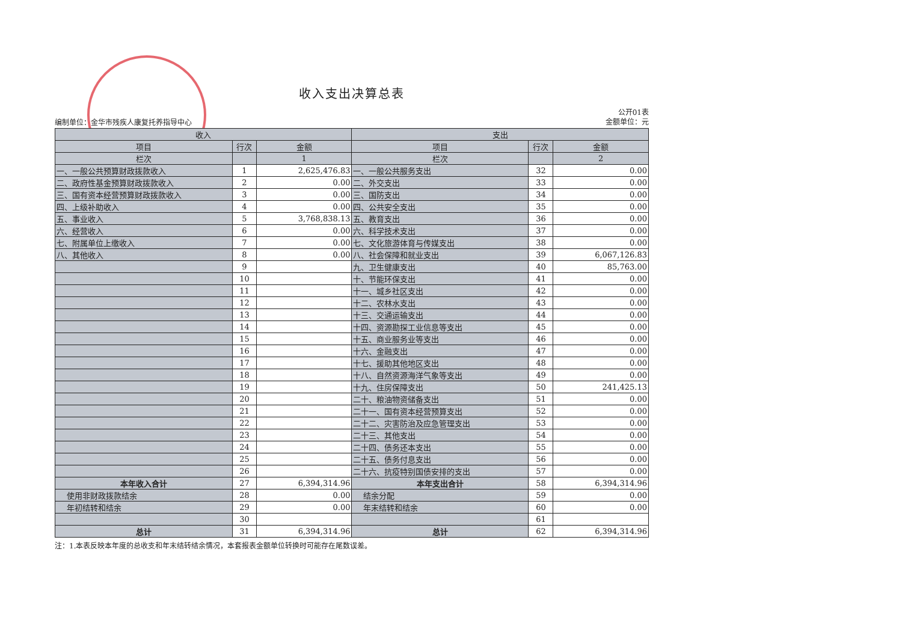收入支出决算总表
编制单位：金华市残疾人康复托养指导中心
公开01表
金额单位：元
| 收入 | | | 支出 | | |
| --- | --- | --- | --- | --- | --- |
| 项目 | 行次 | 金额 | 项目 | 行次 | 金额 |
| 栏次 | | 1 | 栏次 | | 2 |
| 一、一般公共预算财政拨款收入 | 1 | 2,625,476.83 | 一、一般公共服务支出 | 32 | 0.00 |
| 二、政府性基金预算财政拨款收入 | 2 | 0.00 | 二、外交支出 | 33 | 0.00 |
| 三、国有资本经营预算财政拨款收入 | 3 | 0.00 | 三、国防支出 | 34 | 0.00 |
| 四、上级补助收入 | 4 | 0.00 | 四、公共安全支出 | 35 | 0.00 |
| 五、事业收入 | 5 | 3,768,838.13 | 五、教育支出 | 36 | 0.00 |
| 六、经营收入 | 6 | 0.00 | 六、科学技术支出 | 37 | 0.00 |
| 七、附属单位上缴收入 | 7 | 0.00 | 七、文化旅游体育与传媒支出 | 38 | 0.00 |
| 八、其他收入 | 8 | 0.00 | 八、社会保障和就业支出 | 39 | 6,067,126.83 |
| | 9 | | 九、卫生健康支出 | 40 | 85,763.00 |
| | 10 | | 十、节能环保支出 | 41 | 0.00 |
| | 11 | | 十一、城乡社区支出 | 42 | 0.00 |
| | 12 | | 十二、农林水支出 | 43 | 0.00 |
| | 13 | | 十三、交通运输支出 | 44 | 0.00 |
| | 14 | | 十四、资源勘探工业信息等支出 | 45 | 0.00 |
| | 15 | | 十五、商业服务业等支出 | 46 | 0.00 |
| | 16 | | 十六、金融支出 | 47 | 0.00 |
| | 17 | | 十七、援助其他地区支出 | 48 | 0.00 |
| | 18 | | 十八、自然资源海洋气象等支出 | 49 | 0.00 |
| | 19 | | 十九、住房保障支出 | 50 | 241,425.13 |
| | 20 | | 二十、粮油物资储备支出 | 51 | 0.00 |
| | 21 | | 二十一、国有资本经营预算支出 | 52 | 0.00 |
| | 22 | | 二十二、灾害防治及应急管理支出 | 53 | 0.00 |
| | 23 | | 二十三、其他支出 | 54 | 0.00 |
| | 24 | | 二十四、债务还本支出 | 55 | 0.00 |
| | 25 | | 二十五、债务付息支出 | 56 | 0.00 |
| | 26 | | 二十六、抗疫特别国债安排的支出 | 57 | 0.00 |
| 本年收入合计 | 27 | 6,394,314.96 | 本年支出合计 | 58 | 6,394,314.96 |
| 使用非财政拨款结余 | 28 | 0.00 | 结余分配 | 59 | 0.00 |
| 年初结转和结余 | 29 | 0.00 | 年末结转和结余 | 60 | 0.00 |
| | 30 | | | 61 | |
| 总计 | 31 | 6,394,314.96 | 总计 | 62 | 6,394,314.96 |
注：1.本表反映本年度的总收支和年末结转结余情况，本套报表金额单位转换时可能存在尾数误差。